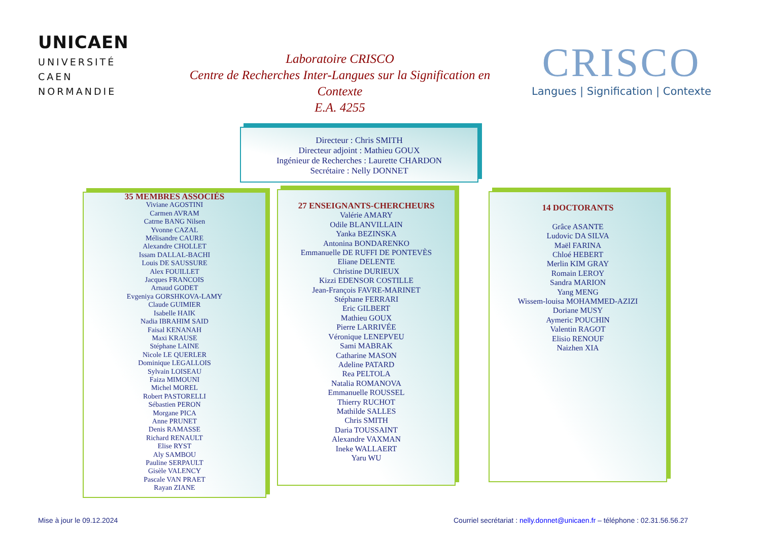UNICAEN
UNIVERSITÉ
CAEN
NORMANDIE
Laboratoire CRISCO
Centre de Recherches Inter-Langues sur la Signification en Contexte
E.A. 4255
CRISCO
Langues | Signification | Contexte
Directeur : Chris SMITH
Directeur adjoint : Mathieu GOUX
Ingénieur de Recherches : Laurette CHARDON
Secrétaire : Nelly DONNET
35 MEMBRES ASSOCIÉS
Viviane AGOSTINI
Carmen AVRAM
Catrne BANG Nilsen
Yvonne CAZAL
Mélisandre CAURE
Alexandre CHOLLET
Issam DALLAL-BACHI
Louis DE SAUSSURE
Alex FOUILLET
Jacques FRANCOIS
Arnaud GODET
Evgeniya GORSHKOVA-LAMY
Claude GUIMIER
Isabelle HAIK
Nadia IBRAHIM SAID
Faisal KENANAH
Maxi KRAUSE
Stéphane LAINE
Nicole LE QUERLER
Dominique LEGALLOIS
Sylvain LOISEAU
Faiza MIMOUNI
Michel MOREL
Robert PASTORELLI
Sébastien PERON
Morgane PICA
Anne PRUNET
Denis RAMASSE
Richard RENAULT
Elise RYST
Aly SAMBOU
Pauline SERPAULT
Gisèle VALENCY
Pascale VAN PRAET
Rayan ZIANE
27 ENSEIGNANTS-CHERCHEURS
Valérie AMARY
Odile BLANVILLAIN
Yanka BEZINSKA
Antonina BONDARENKO
Emmanuelle DE RUFFI DE PONTEVÈS
Eliane DELENTE
Christine DURIEUX
Kizzi EDENSOR COSTILLE
Jean-François FAVRE-MARINET
Stéphane FERRARI
Eric GILBERT
Mathieu GOUX
Pierre LARRIVÉE
Véronique LENEPVEU
Sami MABRAK
Catharine MASON
Adeline PATARD
Rea PELTOLA
Natalia ROMANOVA
Emmanuelle ROUSSEL
Thierry RUCHOT
Mathilde SALLES
Chris SMITH
Daria TOUSSAINT
Alexandre VAXMAN
Ineke WALLAERT
Yaru WU
14 DOCTORANTS
Grâce ASANTE
Ludovic DA SILVA
Maël FARINA
Chloé HEBERT
Merlin KIM GRAY
Romain LEROY
Sandra MARION
Yang MENG
Wissem-louisa MOHAMMED-AZIZI
Doriane MUSY
Aymeric POUCHIN
Valentin RAGOT
Elisio RENOUF
Naizhen XIA
Mise à jour le 09.12.2024
Courriel secrétariat : nelly.donnet@unicaen.fr – téléphone : 02.31.56.56.27